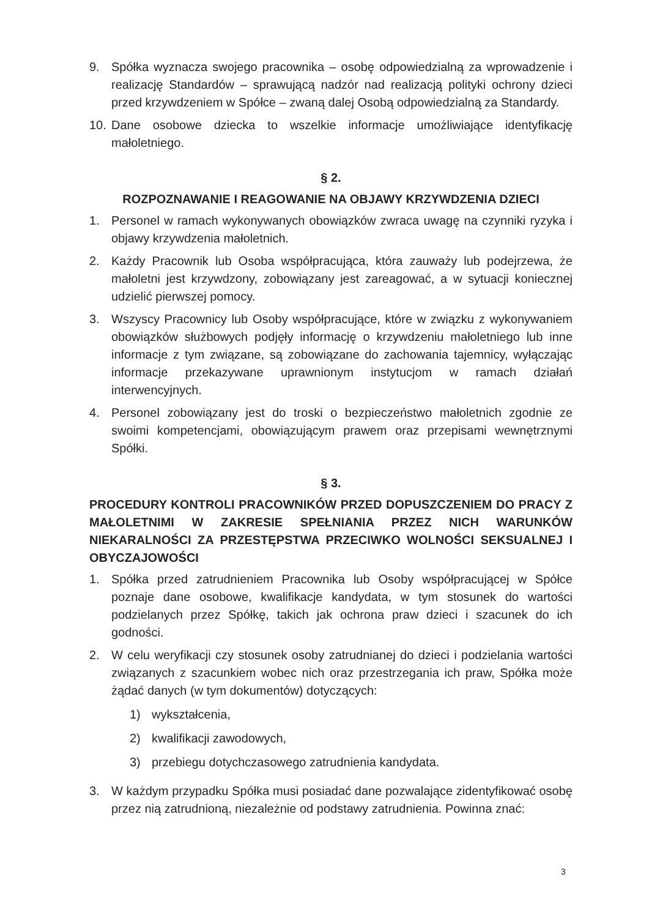9. Spółka wyznacza swojego pracownika – osobę odpowiedzialną za wprowadzenie i realizację Standardów – sprawującą nadzór nad realizacją polityki ochrony dzieci przed krzywdzeniem w Spółce – zwaną dalej Osobą odpowiedzialną za Standardy.
10. Dane osobowe dziecka to wszelkie informacje umożliwiające identyfikację małoletniego.
§ 2.
ROZPOZNAWANIE I REAGOWANIE NA OBJAWY KRZYWDZENIA DZIECI
1. Personel w ramach wykonywanych obowiązków zwraca uwagę na czynniki ryzyka i objawy krzywdzenia małoletnich.
2. Każdy Pracownik lub Osoba współpracująca, która zauważy lub podejrzewa, że małoletni jest krzywdzony, zobowiązany jest zareagować, a w sytuacji koniecznej udzielić pierwszej pomocy.
3. Wszyscy Pracownicy lub Osoby współpracujące, które w związku z wykonywaniem obowiązków służbowych podjęły informację o krzywdzeniu małoletniego lub inne informacje z tym związane, są zobowiązane do zachowania tajemnicy, wyłączając informacje przekazywane uprawnionym instytucjom w ramach działań interwencyjnych.
4. Personel zobowiązany jest do troski o bezpieczeństwo małoletnich zgodnie ze swoimi kompetencjami, obowiązującym prawem oraz przepisami wewnętrznymi Spółki.
§ 3.
PROCEDURY KONTROLI PRACOWNIKÓW PRZED DOPUSZCZENIEM DO PRACY Z MAŁOLETNIMI W ZAKRESIE SPEŁNIANIA PRZEZ NICH WARUNKÓW NIEKARALNOŚCI ZA PRZESTĘPSTWA PRZECIWKO WOLNOŚCI SEKSUALNEJ I OBYCZAJOWOŚCI
1. Spółka przed zatrudnieniem Pracownika lub Osoby współpracującej w Spółce poznaje dane osobowe, kwalifikacje kandydata, w tym stosunek do wartości podzielanych przez Spółkę, takich jak ochrona praw dzieci i szacunek do ich godności.
2. W celu weryfikacji czy stosunek osoby zatrudnianej do dzieci i podzielania wartości związanych z szacunkiem wobec nich oraz przestrzegania ich praw, Spółka może żądać danych (w tym dokumentów) dotyczących:
1) wykształcenia,
2) kwalifikacji zawodowych,
3) przebiegu dotychczasowego zatrudnienia kandydata.
3. W każdym przypadku Spółka musi posiadać dane pozwalające zidentyfikować osobę przez nią zatrudnioną, niezależnie od podstawy zatrudnienia. Powinna znać:
3